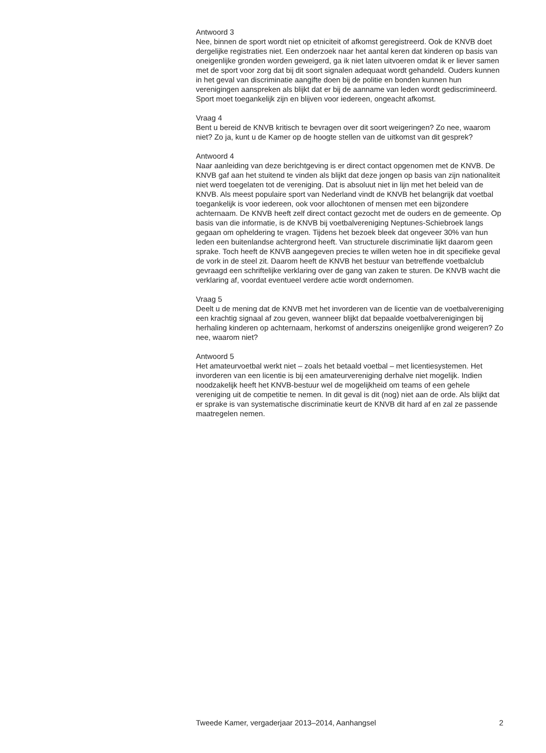Antwoord 3
Nee, binnen de sport wordt niet op etniciteit of afkomst geregistreerd. Ook de KNVB doet dergelijke registraties niet. Een onderzoek naar het aantal keren dat kinderen op basis van oneigenlijke gronden worden geweigerd, ga ik niet laten uitvoeren omdat ik er liever samen met de sport voor zorg dat bij dit soort signalen adequaat wordt gehandeld. Ouders kunnen in het geval van discriminatie aangifte doen bij de politie en bonden kunnen hun verenigingen aanspreken als blijkt dat er bij de aanname van leden wordt gediscrimineerd. Sport moet toegankelijk zijn en blijven voor iedereen, ongeacht afkomst.
Vraag 4
Bent u bereid de KNVB kritisch te bevragen over dit soort weigeringen? Zo nee, waarom niet? Zo ja, kunt u de Kamer op de hoogte stellen van de uitkomst van dit gesprek?
Antwoord 4
Naar aanleiding van deze berichtgeving is er direct contact opgenomen met de KNVB. De KNVB gaf aan het stuitend te vinden als blijkt dat deze jongen op basis van zijn nationaliteit niet werd toegelaten tot de vereniging. Dat is absoluut niet in lijn met het beleid van de KNVB. Als meest populaire sport van Nederland vindt de KNVB het belangrijk dat voetbal toegankelijk is voor iedereen, ook voor allochtonen of mensen met een bijzondere achternaam. De KNVB heeft zelf direct contact gezocht met de ouders en de gemeente. Op basis van die informatie, is de KNVB bij voetbalvereniging Neptunes-Schiebroek langs gegaan om opheldering te vragen. Tijdens het bezoek bleek dat ongeveer 30% van hun leden een buitenlandse achtergrond heeft. Van structurele discriminatie lijkt daarom geen sprake. Toch heeft de KNVB aangegeven precies te willen weten hoe in dit specifieke geval de vork in de steel zit. Daarom heeft de KNVB het bestuur van betreffende voetbalclub gevraagd een schriftelijke verklaring over de gang van zaken te sturen. De KNVB wacht die verklaring af, voordat eventueel verdere actie wordt ondernomen.
Vraag 5
Deelt u de mening dat de KNVB met het invorderen van de licentie van de voetbalvereniging een krachtig signaal af zou geven, wanneer blijkt dat bepaalde voetbalverenigingen bij herhaling kinderen op achternaam, herkomst of anderszins oneigenlijke grond weigeren? Zo nee, waarom niet?
Antwoord 5
Het amateurvoetbal werkt niet – zoals het betaald voetbal – met licentiesystemen. Het invorderen van een licentie is bij een amateurvereniging derhalve niet mogelijk. Indien noodzakelijk heeft het KNVB-bestuur wel de mogelijkheid om teams of een gehele vereniging uit de competitie te nemen. In dit geval is dit (nog) niet aan de orde. Als blijkt dat er sprake is van systematische discriminatie keurt de KNVB dit hard af en zal ze passende maatregelen nemen.
Tweede Kamer, vergaderjaar 2013–2014, Aanhangsel 2